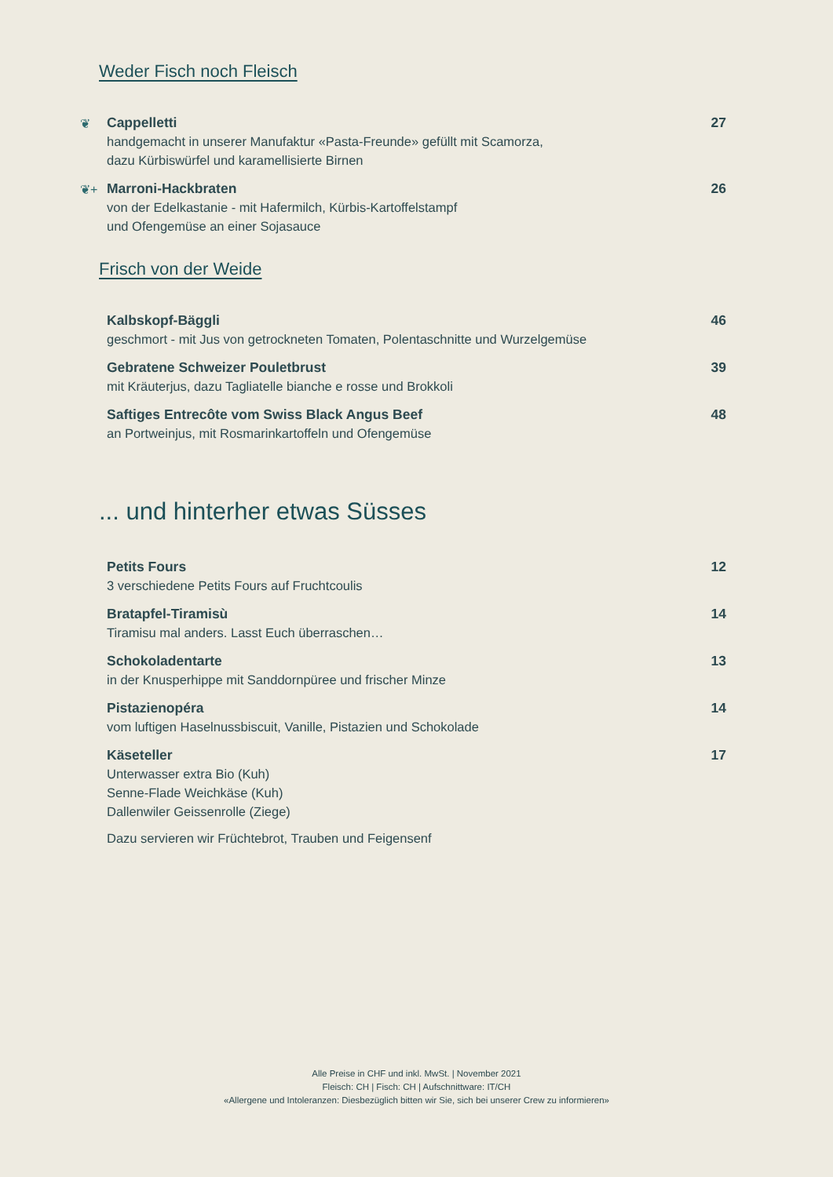Weder Fisch noch Fleisch
❦
Cappelletti
handgemacht in unserer Manufaktur «Pasta-Freunde» gefüllt mit Scamorza,
dazu Kürbiswürfel und karamellisierte Birnen
27
❦+
Marroni-Hackbraten
von der Edelkastanie - mit Hafermilch, Kürbis-Kartoffelstampf
und Ofengemüse an einer Sojasauce
26
Frisch von der Weide
Kalbskopf-Bäggli
geschmort - mit Jus von getrockneten Tomaten, Polentaschnitte und Wurzelgemüse
46
Gebratene Schweizer Pouletbrust
mit Kräuterjus, dazu Tagliatelle bianche e rosse und Brokkoli
39
Saftiges Entrecôte vom Swiss Black Angus Beef
an Portweinjus, mit Rosmarinkartoffeln und Ofengemüse
48
... und hinterher etwas Süsses
Petits Fours
3 verschiedene Petits Fours auf Fruchtcoulis
12
Bratapfel-Tiramisù
Tiramisu mal anders. Lasst Euch überraschen…
14
Schokoladentarte
in der Knusperhippe mit Sanddornpüree und frischer Minze
13
Pistazienopéra
vom luftigen Haselnussbiscuit, Vanille, Pistazien und Schokolade
14
Käseteller
Unterwasser extra Bio (Kuh)
Senne-Flade Weichkäse (Kuh)
Dallenwiler Geissenrolle (Ziege)
Dazu servieren wir Früchtebrot, Trauben und Feigensenf
17
Alle Preise in CHF und inkl. MwSt. | November 2021
Fleisch: CH | Fisch: CH | Aufschnittware: IT/CH
«Allergene und Intoleranzen: Diesbezüglich bitten wir Sie, sich bei unserer Crew zu informieren»